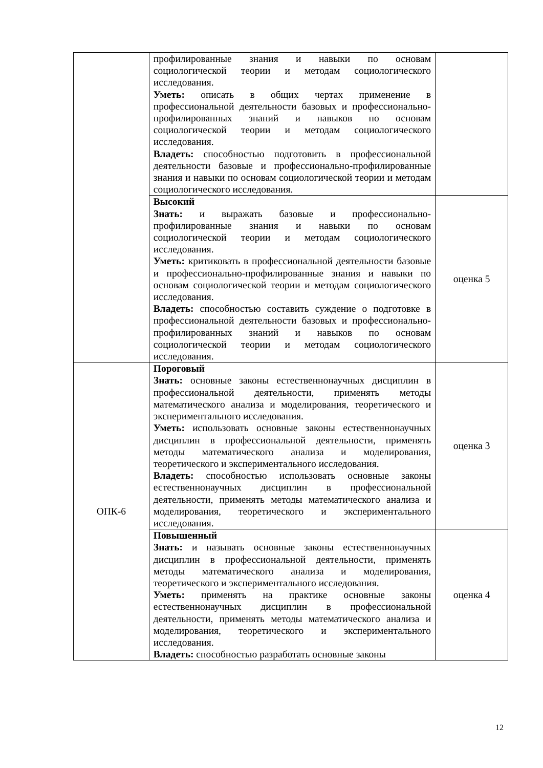| | профилированные знания и навыки по основам социологической теории и методам социологического исследования. Уметь: описать в общих чертах применение в профессиональной деятельности базовых и профессионально-профилированных знаний и навыков по основам социологической теории и методам социологического исследования. Владеть: способностью подготовить в профессиональной деятельности базовые и профессионально-профилированные знания и навыки по основам социологической теории и методам социологического исследования. | |
| | Высокий Знать: и выражать базовые и профессионально-профилированные знания и навыки по основам социологической теории и методам социологического исследования. Уметь: критиковать в профессиональной деятельности базовые и профессионально-профилированные знания и навыки по основам социологической теории и методам социологического исследования. Владеть: способностью составить суждение о подготовке в профессиональной деятельности базовых и профессионально-профилированных знаний и навыков по основам социологической теории и методам социологического исследования. | оценка 5 |
| ОПК-6 | Пороговый Знать: основные законы естественнонаучных дисциплин в профессиональной деятельности, применять методы математического анализа и моделирования, теоретического и экспериментального исследования. Уметь: использовать основные законы естественнонаучных дисциплин в профессиональной деятельности, применять методы математического анализа и моделирования, теоретического и экспериментального исследования. Владеть: способностью использовать основные законы естественнонаучных дисциплин в профессиональной деятельности, применять методы математического анализа и моделирования, теоретического и экспериментального исследования. | оценка 3 |
| | Повышенный Знать: и называть основные законы естественнонаучных дисциплин в профессиональной деятельности, применять методы математического анализа и моделирования, теоретического и экспериментального исследования. Уметь: применять на практике основные законы естественнонаучных дисциплин в профессиональной деятельности, применять методы математического анализа и моделирования, теоретического и экспериментального исследования. Владеть: способностью разработать основные законы | оценка 4 |
12